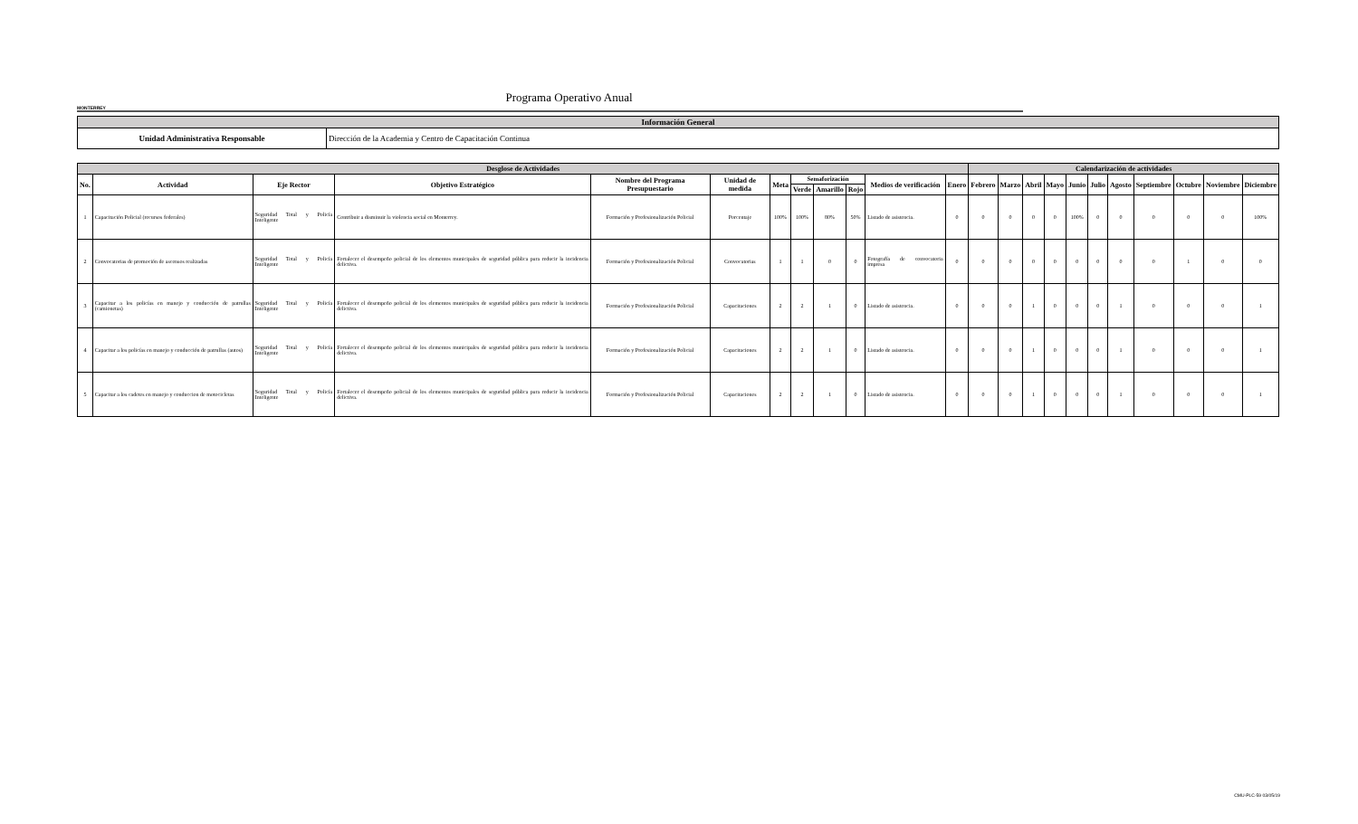MONTERREY
Programa Operativo Anual
| Información General | |
| --- | --- |
| Unidad Administrativa Responsable | Dirección de la Academia y Centro de Capacitación Continua |
| Desglose de Actividades | | | | | | | | | | | | Calendarización de actividades | | | | | | | | | | | |
| --- | --- | --- | --- | --- | --- | --- | --- | --- | --- | --- | --- | --- | --- | --- | --- | --- | --- | --- | --- | --- | --- | --- | --- |
| No. | Actividad | Eje Rector | Objetivo Estratégico | Nombre del Programa Presupuestario | Unidad de medida | Meta | Semaforización | | | Medios de verificación | | Enero | Febrero | Marzo | Abril | Mayo | Junio | Julio | Agosto | Septiembre | Octubre | Noviembre | Diciembre |
| | | | | | | | Verde | Amarillo | Rojo | | | | | | | | | | | | | | |
| 1 | Capacitación Policial (recursos federales) | Seguridad Total y Policía Inteligente | Contribuir a disminuir la violencia social en Monterrey. | Formación y Profesionalización Policial | Porcentaje | 100% | 100% | 80% | 50% | Listado de asistencia. | 0 | 0 | 0 | 0 | 0 | 100% | 0 | 0 | 0 | 0 | 0 | 100% | |
| 2 | Convocatorias de promoción de ascensos realizadas | Seguridad Total y Policía Inteligente | Fortalecer el desempeño policial de los elementos municipales de seguridad pública para reducir la incidencia delictiva. | Formación y Profesionalización Policial | Convocatorias | 1 | 1 | 0 | 0 | Fotografía de convocatoria impresa | 0 | 0 | 0 | 0 | 0 | 0 | 0 | 0 | 0 | 1 | 0 | 0 | |
| 3 | Capacitar a los policías en manejo y conducción de patrullas (camionetas) | Seguridad Total y Policía Inteligente | Fortalecer el desempeño policial de los elementos municipales de seguridad pública para reducir la incidencia delictiva. | Formación y Profesionalización Policial | Capacitaciones | 2 | 2 | 1 | 0 | Listado de asistencia. | 0 | 0 | 0 | 1 | 0 | 0 | 0 | 1 | 0 | 0 | 0 | 1 | |
| 4 | Capacitar a los policías en manejo y conducción de patrullas (autos) | Seguridad Total y Policía Inteligente | Fortalecer el desempeño policial de los elementos municipales de seguridad pública para reducir la incidencia delictiva. | Formación y Profesionalización Policial | Capacitaciones | 2 | 2 | 1 | 0 | Listado de asistencia. | 0 | 0 | 0 | 1 | 0 | 0 | 0 | 1 | 0 | 0 | 0 | 1 | |
| 5 | Capacitar a los cadetes en manejo y conduccion de motocicletas | Seguridad Total y Policía Inteligente | Fortalecer el desempeño policial de los elementos municipales de seguridad pública para reducir la incidencia delictiva. | Formación y Profesionalización Policial | Capacitaciones | 2 | 2 | 1 | 0 | Listado de asistencia. | 0 | 0 | 0 | 1 | 0 | 0 | 0 | 1 | 0 | 0 | 0 | 1 | |
CMU-PLC-59 03/05/19